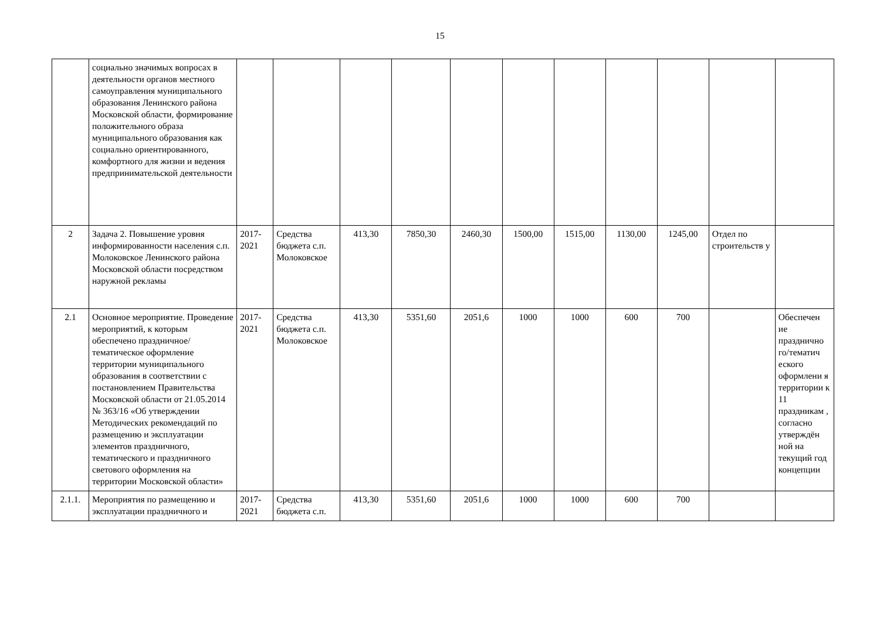15
| | социально значимых вопросах в деятельности органов местного самоуправления муниципального образования Ленинского района Московской области, формирование положительного образа муниципального образования как социально ориентированного, комфортного для жизни и ведения предпринимательской деятельности | | | | | | | | | | | |
| 2 | Задача 2. Повышение уровня информированности населения с.п. Молоковское Ленинского района Московской области посредством наружной рекламы | 2017-2021 | Средства бюджета с.п. Молоковское | 413,30 | 7850,30 | 2460,30 | 1500,00 | 1515,00 | 1130,00 | 1245,00 | Отдел по строительств у | |
| 2.1 | Основное мероприятие. Проведение мероприятий, к которым обеспечено праздничное/тематическое оформление территории муниципального образования в соответствии с постановлением Правительства Московской области от 21.05.2014 № 363/16 «Об утверждении Методических рекомендаций по размещению и эксплуатации элементов праздничного, тематического и праздничного светового оформления на территории Московской области» | 2017-2021 | Средства бюджета с.п. Молоковское | 413,30 | 5351,60 | 2051,6 | 1000 | 1000 | 600 | 700 | | Обеспечен ие празднично го/тематич еского оформлени я территории к 11 праздникам , согласно утверждён ной на текущий год концепции |
| 2.1.1. | Мероприятия по размещению и эксплуатации праздничного и | 2017-2021 | Средства бюджета с.п. | 413,30 | 5351,60 | 2051,6 | 1000 | 1000 | 600 | 700 | | |